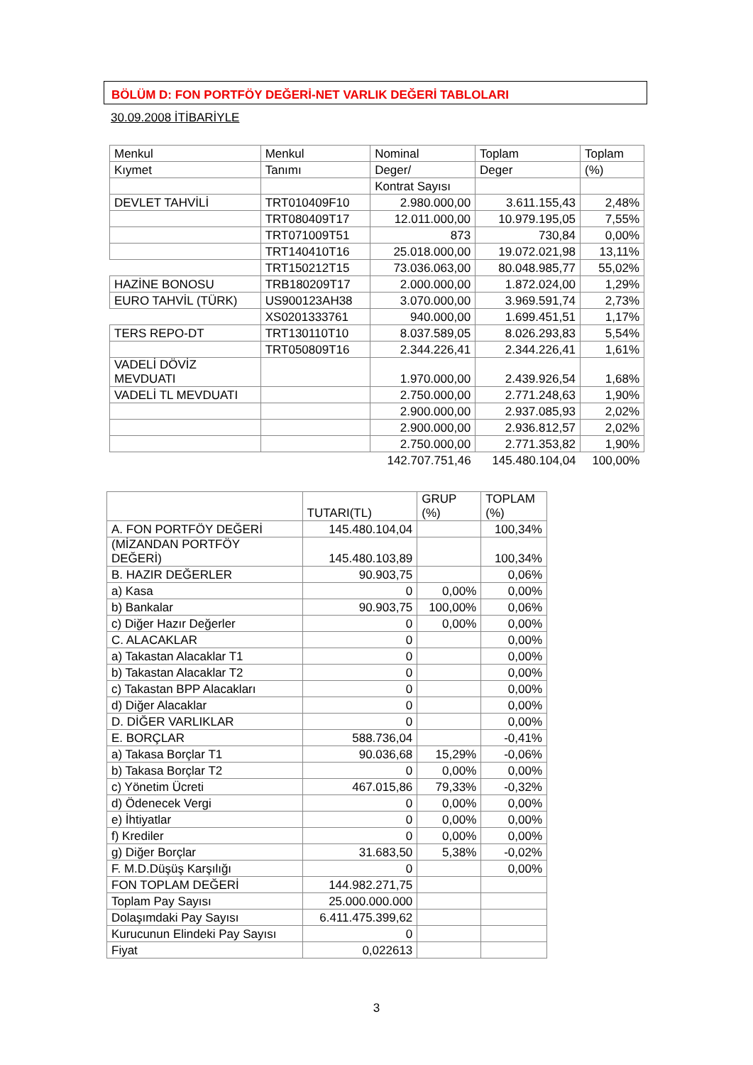BÖLÜM D: FON PORTFÖY DEĞERİ-NET VARLIK DEĞERİ TABLOLARI
30.09.2008 İTİBARİYLE
| Menkul | Menkul | Nominal | Toplam | Toplam |
| --- | --- | --- | --- | --- |
| Kıymet | Tanımı | Deger/ | Deger | (%) |
| | | Kontrat Sayısı | | |
| DEVLET TAHVİLİ | TRT010409F10 | 2.980.000,00 | 3.611.155,43 | 2,48% |
| | TRT080409T17 | 12.011.000,00 | 10.979.195,05 | 7,55% |
| | TRT071009T51 | 873 | 730,84 | 0,00% |
| | TRT140410T16 | 25.018.000,00 | 19.072.021,98 | 13,11% |
| | TRT150212T15 | 73.036.063,00 | 80.048.985,77 | 55,02% |
| HAZİNE BONOSU | TRB180209T17 | 2.000.000,00 | 1.872.024,00 | 1,29% |
| EURO TAHVİL (TÜRK) | US900123AH38 | 3.070.000,00 | 3.969.591,74 | 2,73% |
| | XS0201333761 | 940.000,00 | 1.699.451,51 | 1,17% |
| TERS REPO-DT | TRT130110T10 | 8.037.589,05 | 8.026.293,83 | 5,54% |
| | TRT050809T16 | 2.344.226,41 | 2.344.226,41 | 1,61% |
| VADELİ DÖVİZ MEVDUATI | | 1.970.000,00 | 2.439.926,54 | 1,68% |
| VADELİ TL MEVDUATI | | 2.750.000,00 | 2.771.248,63 | 1,90% |
| | | 2.900.000,00 | 2.937.085,93 | 2,02% |
| | | 2.900.000,00 | 2.936.812,57 | 2,02% |
| | | 2.750.000,00 | 2.771.353,82 | 1,90% |
| | | 142.707.751,46 | 145.480.104,04 | 100,00% |
| | TUTARI(TL) | GRUP (%) | TOPLAM (%) |
| --- | --- | --- | --- |
| A. FON PORTFÖY DEĞERİ | 145.480.104,04 | | 100,34% |
| (MİZANDAN PORTFÖY DEĞERİ) | 145.480.103,89 | | 100,34% |
| B. HAZIR DEĞERLER | 90.903,75 | | 0,06% |
| a) Kasa | 0 | 0,00% | 0,00% |
| b) Bankalar | 90.903,75 | 100,00% | 0,06% |
| c) Diğer Hazır Değerler | 0 | 0,00% | 0,00% |
| C. ALACAKLAR | 0 | | 0,00% |
| a) Takastan Alacaklar T1 | 0 | | 0,00% |
| b) Takastan Alacaklar T2 | 0 | | 0,00% |
| c) Takastan BPP Alacakları | 0 | | 0,00% |
| d) Diğer Alacaklar | 0 | | 0,00% |
| D. DİĞER VARLIKLAR | 0 | | 0,00% |
| E. BORÇLAR | 588.736,04 | | -0,41% |
| a) Takasa Borçlar T1 | 90.036,68 | 15,29% | -0,06% |
| b) Takasa Borçlar T2 | 0 | 0,00% | 0,00% |
| c) Yönetim Ücreti | 467.015,86 | 79,33% | -0,32% |
| d) Ödenecek Vergi | 0 | 0,00% | 0,00% |
| e) İhtiyatlar | 0 | 0,00% | 0,00% |
| f) Krediler | 0 | 0,00% | 0,00% |
| g) Diğer Borçlar | 31.683,50 | 5,38% | -0,02% |
| F. M.D.Düşüş Karşılığı | 0 | | 0,00% |
| FON TOPLAM DEĞERİ | 144.982.271,75 | | |
| Toplam Pay Sayısı | 25.000.000.000 | | |
| Dolaşımdaki Pay Sayısı | 6.411.475.399,62 | | |
| Kurucunun Elindeki Pay Sayısı | 0 | | |
| Fiyat | 0,022613 | | |
3